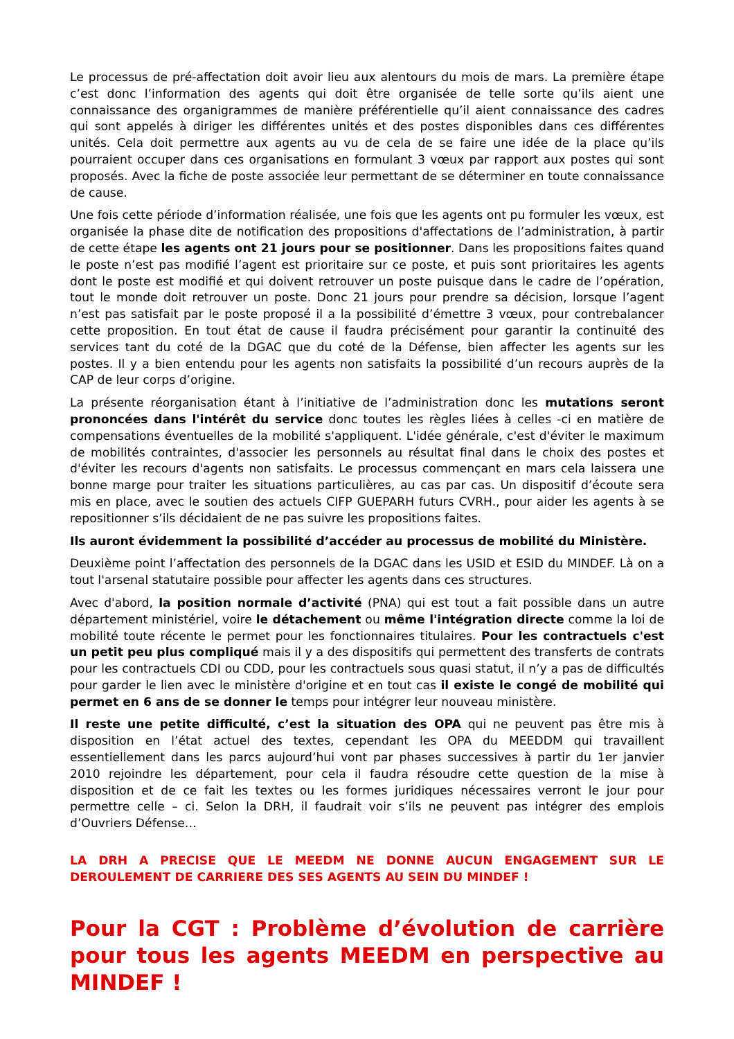Le processus de pré-affectation doit avoir lieu aux alentours du mois de mars. La première étape c’est donc l’information des agents qui doit être organisée de telle sorte qu’ils aient une connaissance des organigrammes de manière préférentielle qu’il aient connaissance des cadres qui sont appelés à diriger les différentes unités et des postes disponibles dans ces différentes unités. Cela doit permettre aux agents au vu de cela de se faire une idée de la place qu’ils pourraient occuper dans ces organisations en formulant 3 vœux par rapport aux postes qui sont proposés. Avec la fiche de poste associée leur permettant de se déterminer en toute connaissance de cause.
Une fois cette période d’information réalisée, une fois que les agents ont pu formuler les vœux, est organisée la phase dite de notification des propositions d'affectations de l’administration, à partir de cette étape les agents ont 21 jours pour se positionner. Dans les propositions faites quand le poste n’est pas modifié l’agent est prioritaire sur ce poste, et puis sont prioritaires les agents dont le poste est modifié et qui doivent retrouver un poste puisque dans le cadre de l’opération, tout le monde doit retrouver un poste. Donc 21 jours pour prendre sa décision, lorsque l’agent n’est pas satisfait par le poste proposé il a la possibilité d’émettre 3 vœux, pour contrebalancer cette proposition. En tout état de cause il faudra précisément pour garantir la continuité des services tant du coté de la DGAC que du coté de la Défense, bien affecter les agents sur les postes. Il y a bien entendu pour les agents non satisfaits la possibilité d’un recours auprès de la CAP de leur corps d’origine.
La présente réorganisation étant à l’initiative de l’administration donc les mutations seront prononcées dans l'intérêt du service donc toutes les règles liées à celles -ci en matière de compensations éventuelles de la mobilité s'appliquent. L'idée générale, c'est d'éviter le maximum de mobilités contraintes, d'associer les personnels au résultat final dans le choix des postes et d'éviter les recours d'agents non satisfaits. Le processus commençant en mars cela laissera une bonne marge pour traiter les situations particulières, au cas par cas. Un dispositif d’écoute sera mis en place, avec le soutien des actuels CIFP GUEPARH futurs CVRH., pour aider les agents à se repositionner s’ils décidaient de ne pas suivre les propositions faites.
Ils auront évidemment la possibilité d’accéder au processus de mobilité du Ministère.
Deuxième point l’affectation des personnels de la DGAC dans les USID et ESID du MINDEF. Là on a tout l'arsenal statutaire possible pour affecter les agents dans ces structures.
Avec d'abord, la position normale d’activité (PNA) qui est tout a fait possible dans un autre département ministériel, voire le détachement ou même l'intégration directe comme la loi de mobilité toute récente le permet pour les fonctionnaires titulaires. Pour les contractuels c'est un petit peu plus compliqué mais il y a des dispositifs qui permettent des transferts de contrats pour les contractuels CDI ou CDD, pour les contractuels sous quasi statut, il n’y a pas de difficultés pour garder le lien avec le ministère d'origine et en tout cas il existe le congé de mobilité qui permet en 6 ans de se donner le temps pour intégrer leur nouveau ministère.
Il reste une petite difficulté, c’est la situation des OPA qui ne peuvent pas être mis à disposition en l’état actuel des textes, cependant les OPA du MEEDDM qui travaillent essentiellement dans les parcs aujourd’hui vont par phases successives à partir du 1er janvier 2010 rejoindre les département, pour cela il faudra résoudre cette question de la mise à disposition et de ce fait les textes ou les formes juridiques nécessaires verront le jour pour permettre celle – ci. Selon la DRH, il faudrait voir s’ils ne peuvent pas intégrer des emplois d’Ouvriers Défense…
LA DRH A PRECISE QUE LE MEEDM NE DONNE AUCUN ENGAGEMENT SUR LE DEROULEMENT DE CARRIERE DES SES AGENTS AU SEIN DU MINDEF !
Pour la CGT : Problème d’évolution de carrière pour tous les agents MEEDM en perspective au MINDEF !